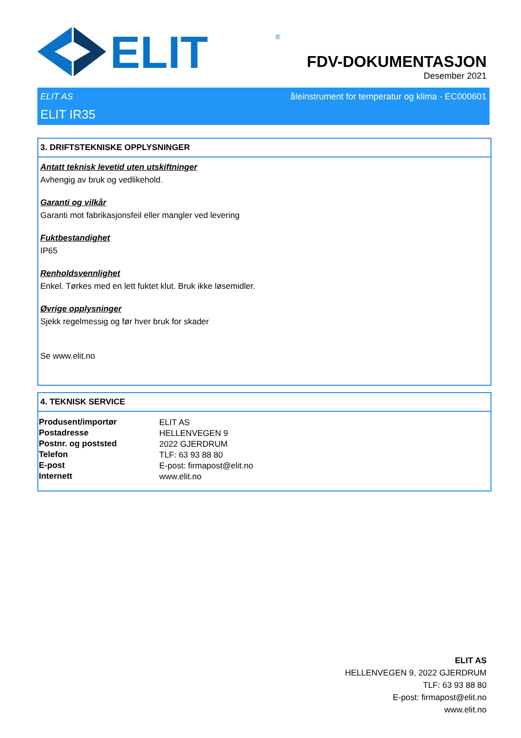ELIT
®
FDV-DOKUMENTASJON
Desember 2021
ELIT AS åleinstrument for temperatur og klima - EC000601
ELIT IR35
3. DRIFTSTEKNISKE OPPLYSNINGER
Antatt teknisk levetid uten utskiftninger
Avhengig av bruk og vedlikehold.
Garanti og vilkår
Garanti mot fabrikasjonsfeil eller mangler ved levering
Fuktbestandighet
IP65
Renholdsvennlighet
Enkel. Tørkes med en lett fuktet klut. Bruk ikke løsemidler.
Øvrige opplysninger
Sjekk regelmessig og før hver bruk for skader
Se www.elit.no
4. TEKNISK SERVICE
| Produsent/importør | ELIT AS |
| Postadresse | HELLENVEGEN 9 |
| Postnr. og poststed | 2022 GJERDRUM |
| Telefon | TLF: 63 93 88 80 |
| E-post | E-post: firmapost@elit.no |
| Internett | www.elit.no |
ELIT AS
HELLENVEGEN 9, 2022 GJERDRUM
TLF: 63 93 88 80
E-post: firmapost@elit.no
www.elit.no